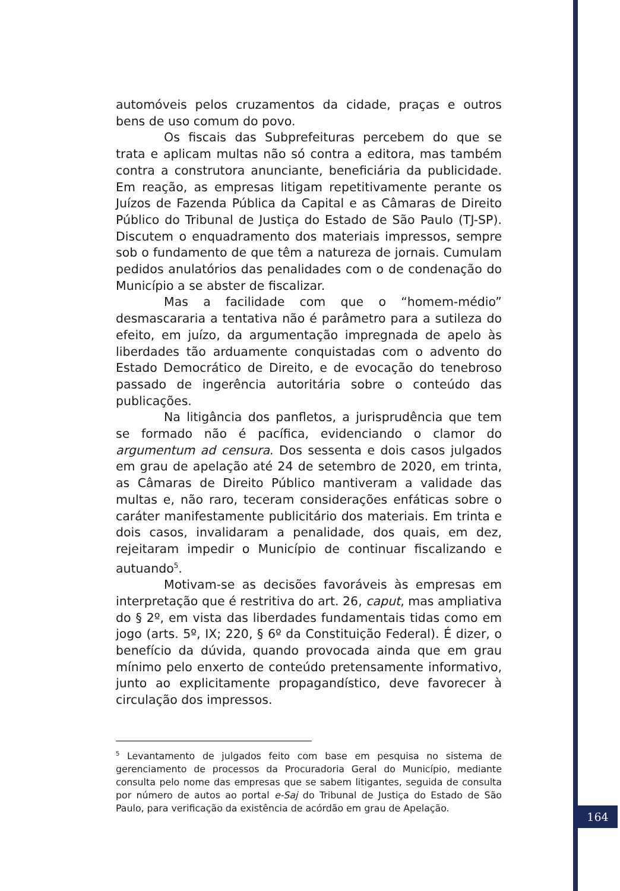automóveis pelos cruzamentos da cidade, praças e outros bens de uso comum do povo.
Os fiscais das Subprefeituras percebem do que se trata e aplicam multas não só contra a editora, mas também contra a construtora anunciante, beneficiária da publicidade. Em reação, as empresas litigam repetitivamente perante os Juízos de Fazenda Pública da Capital e as Câmaras de Direito Público do Tribunal de Justiça do Estado de São Paulo (TJ-SP). Discutem o enquadramento dos materiais impressos, sempre sob o fundamento de que têm a natureza de jornais. Cumulam pedidos anulatórios das penalidades com o de condenação do Município a se abster de fiscalizar.
Mas a facilidade com que o “homem-médio” desmascararia a tentativa não é parâmetro para a sutileza do efeito, em juízo, da argumentação impregnada de apelo às liberdades tão arduamente conquistadas com o advento do Estado Democrático de Direito, e de evocação do tenebroso passado de ingerência autoritária sobre o conteúdo das publicações.
Na litigância dos panfletos, a jurisprudência que tem se formado não é pacífica, evidenciando o clamor do argumentum ad censura. Dos sessenta e dois casos julgados em grau de apelação até 24 de setembro de 2020, em trinta, as Câmaras de Direito Público mantiveram a validade das multas e, não raro, teceram considerações enfáticas sobre o caráter manifestamente publicitário dos materiais. Em trinta e dois casos, invalidaram a penalidade, dos quais, em dez, rejeitaram impedir o Município de continuar fiscalizando e autuando<sup>5</sup>.
Motivam-se as decisões favoráveis às empresas em interpretação que é restritiva do art. 26, caput, mas ampliativa do § 2º, em vista das liberdades fundamentais tidas como em jogo (arts. 5º, IX; 220, § 6º da Constituição Federal). É dizer, o benefício da dúvida, quando provocada ainda que em grau mínimo pelo enxerto de conteúdo pretensamente informativo, junto ao explicitamente propagandístico, deve favorecer à circulação dos impressos.
<sup>5</sup> Levantamento de julgados feito com base em pesquisa no sistema de gerenciamento de processos da Procuradoria Geral do Município, mediante consulta pelo nome das empresas que se sabem litigantes, seguida de consulta por número de autos ao portal e-Saj do Tribunal de Justiça do Estado de São Paulo, para verificação da existência de acórdão em grau de Apelação.
164